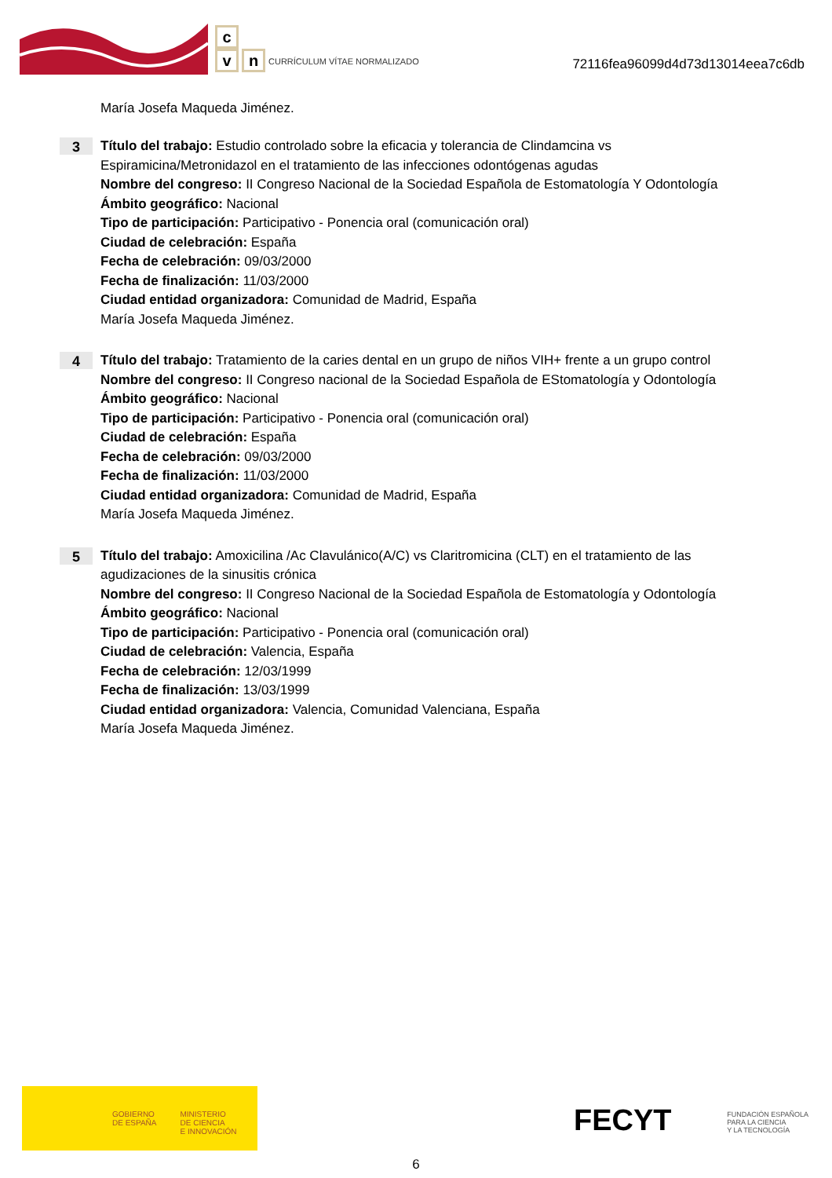c
v n
CURRÍCULUM VÍTAE NORMALIZADO
72116fea96099d4d73d13014eea7c6db
María Josefa Maqueda Jiménez.
3
Título del trabajo: Estudio controlado sobre la eficacia y tolerancia de Clindamcina vs Espiramicina/Metronidazol en el tratamiento de las infecciones odontógenas agudas
Nombre del congreso: II Congreso Nacional de la Sociedad Española de Estomatología Y Odontología
Ámbito geográfico: Nacional
Tipo de participación: Participativo - Ponencia oral (comunicación oral)
Ciudad de celebración: España
Fecha de celebración: 09/03/2000
Fecha de finalización: 11/03/2000
Ciudad entidad organizadora: Comunidad de Madrid, España
María Josefa Maqueda Jiménez.
4
Título del trabajo: Tratamiento de la caries dental en un grupo de niños VIH+ frente a un grupo control
Nombre del congreso: II Congreso nacional de la Sociedad Española de EStomatología y Odontología
Ámbito geográfico: Nacional
Tipo de participación: Participativo - Ponencia oral (comunicación oral)
Ciudad de celebración: España
Fecha de celebración: 09/03/2000
Fecha de finalización: 11/03/2000
Ciudad entidad organizadora: Comunidad de Madrid, España
María Josefa Maqueda Jiménez.
5
Título del trabajo: Amoxicilina /Ac Clavulánico(A/C) vs Claritromicina (CLT) en el tratamiento de las agudizaciones de la sinusitis crónica
Nombre del congreso: II Congreso Nacional de la Sociedad Española de Estomatología y Odontología
Ámbito geográfico: Nacional
Tipo de participación: Participativo - Ponencia oral (comunicación oral)
Ciudad de celebración: Valencia, España
Fecha de celebración: 12/03/1999
Fecha de finalización: 13/03/1999
Ciudad entidad organizadora: Valencia, Comunidad Valenciana, España
María Josefa Maqueda Jiménez.
GOBIERNO
DE ESPAÑA
MINISTERIO
DE CIENCIA
E INNOVACIÓN
FECYT FUNDACIÓN ESPAÑOLA
PARA LA CIENCIA
Y LA TECNOLOGÍA
6